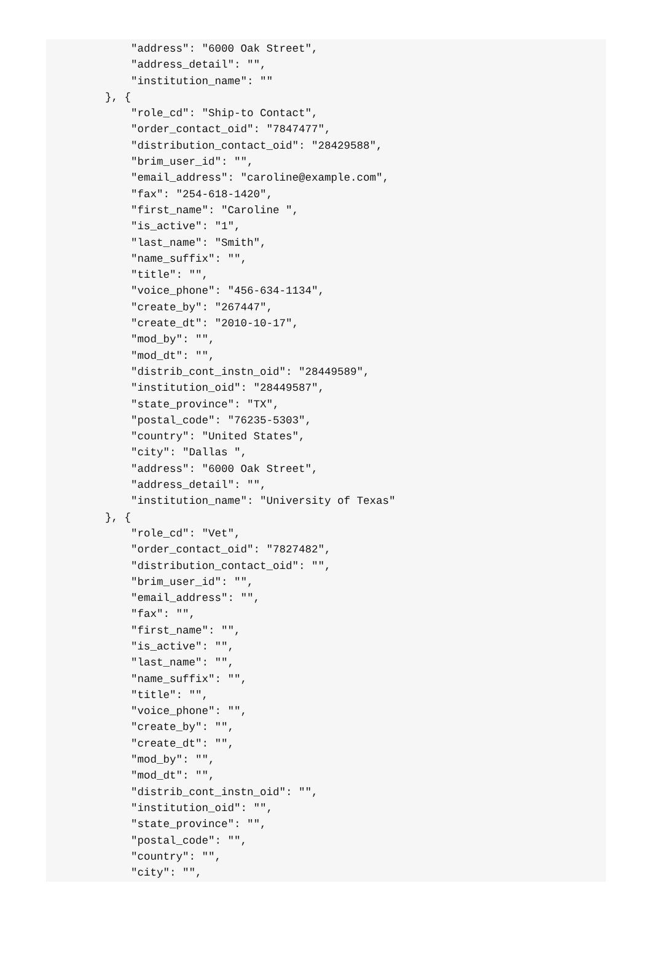"address": "6000 Oak Street",
    "address_detail": "",
    "institution_name": ""
}, {
    "role_cd": "Ship-to Contact",
    "order_contact_oid": "7847477",
    "distribution_contact_oid": "28429588",
    "brim_user_id": "",
    "email_address": "caroline@example.com",
    "fax": "254-618-1420",
    "first_name": "Caroline ",
    "is_active": "1",
    "last_name": "Smith",
    "name_suffix": "",
    "title": "",
    "voice_phone": "456-634-1134",
    "create_by": "267447",
    "create_dt": "2010-10-17",
    "mod_by": "",
    "mod_dt": "",
    "distrib_cont_instn_oid": "28449589",
    "institution_oid": "28449587",
    "state_province": "TX",
    "postal_code": "76235-5303",
    "country": "United States",
    "city": "Dallas ",
    "address": "6000 Oak Street",
    "address_detail": "",
    "institution_name": "University of Texas"
}, {
    "role_cd": "Vet",
    "order_contact_oid": "7827482",
    "distribution_contact_oid": "",
    "brim_user_id": "",
    "email_address": "",
    "fax": "",
    "first_name": "",
    "is_active": "",
    "last_name": "",
    "name_suffix": "",
    "title": "",
    "voice_phone": "",
    "create_by": "",
    "create_dt": "",
    "mod_by": "",
    "mod_dt": "",
    "distrib_cont_instn_oid": "",
    "institution_oid": "",
    "state_province": "",
    "postal_code": "",
    "country": "",
    "city": "",